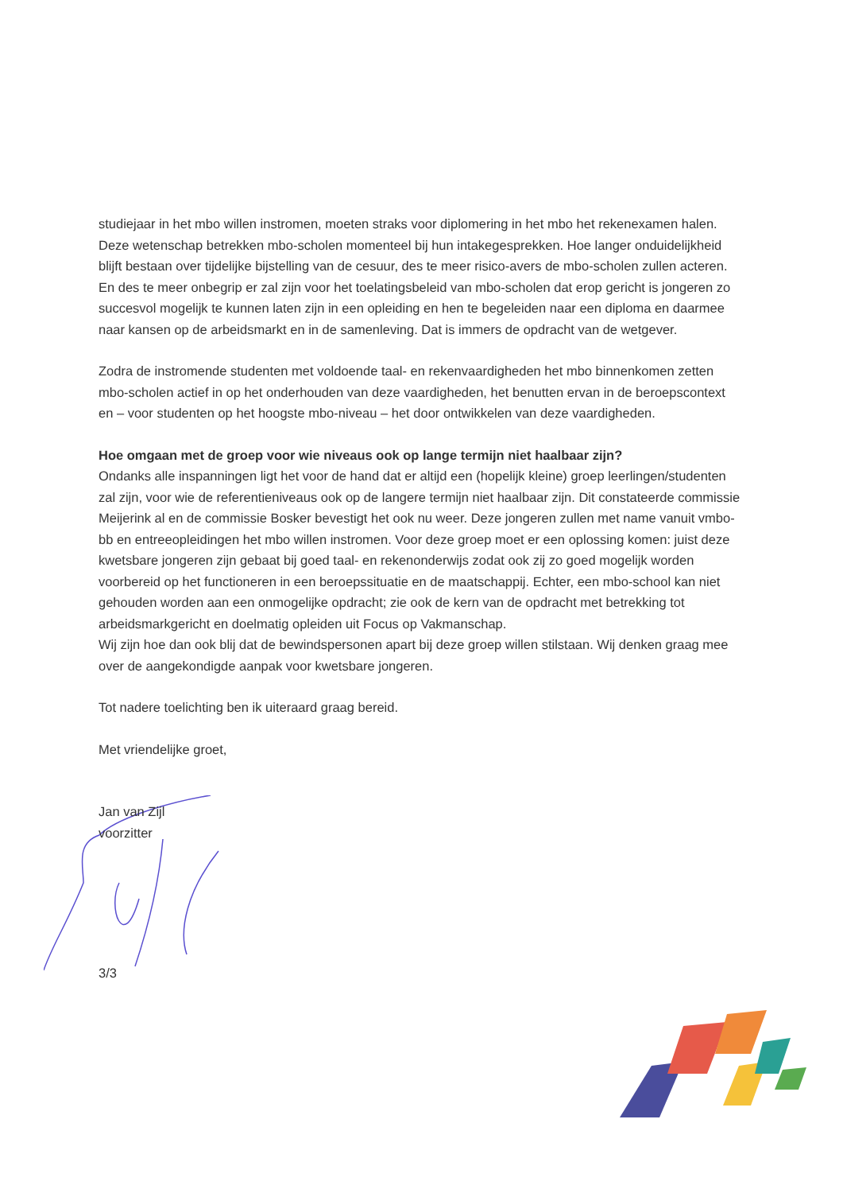studiejaar in het mbo willen instromen, moeten straks voor diplomering in het mbo het rekenexamen halen. Deze wetenschap betrekken mbo-scholen momenteel bij hun intakegesprekken. Hoe langer onduidelijkheid blijft bestaan over tijdelijke bijstelling van de cesuur, des te meer risico-avers de mbo-scholen zullen acteren. En des te meer onbegrip er zal zijn voor het toelatingsbeleid van mbo-scholen dat erop gericht is jongeren zo succesvol mogelijk te kunnen laten zijn in een opleiding en hen te begeleiden naar een diploma en daarmee naar kansen op de arbeidsmarkt en in de samenleving. Dat is immers de opdracht van de wetgever.
Zodra de instromende studenten met voldoende taal- en rekenvaardigheden het mbo binnenkomen zetten mbo-scholen actief in op het onderhouden van deze vaardigheden, het benutten ervan in de beroepscontext en – voor studenten op het hoogste mbo-niveau – het door ontwikkelen van deze vaardigheden.
Hoe omgaan met de groep voor wie niveaus ook op lange termijn niet haalbaar zijn?
Ondanks alle inspanningen ligt het voor de hand dat er altijd een (hopelijk kleine) groep leerlingen/studenten zal zijn, voor wie de referentieniveaus ook op de langere termijn niet haalbaar zijn. Dit constateerde commissie Meijerink al en de commissie Bosker bevestigt het ook nu weer. Deze jongeren zullen met name vanuit vmbo-bb en entreeopleidingen het mbo willen instromen. Voor deze groep moet er een oplossing komen: juist deze kwetsbare jongeren zijn gebaat bij goed taal- en rekenonderwijs zodat ook zij zo goed mogelijk worden voorbereid op het functioneren in een beroepssituatie en de maatschappij. Echter, een mbo-school kan niet gehouden worden aan een onmogelijke opdracht; zie ook de kern van de opdracht met betrekking tot arbeidsmarkgericht en doelmatig opleiden uit Focus op Vakmanschap.
Wij zijn hoe dan ook blij dat de bewindspersonen apart bij deze groep willen stilstaan. Wij denken graag mee over de aangekondigde aanpak voor kwetsbare jongeren.
Tot nadere toelichting ben ik uiteraard graag bereid.
Met vriendelijke groet,
Jan van Zijl
voorzitter
3/3